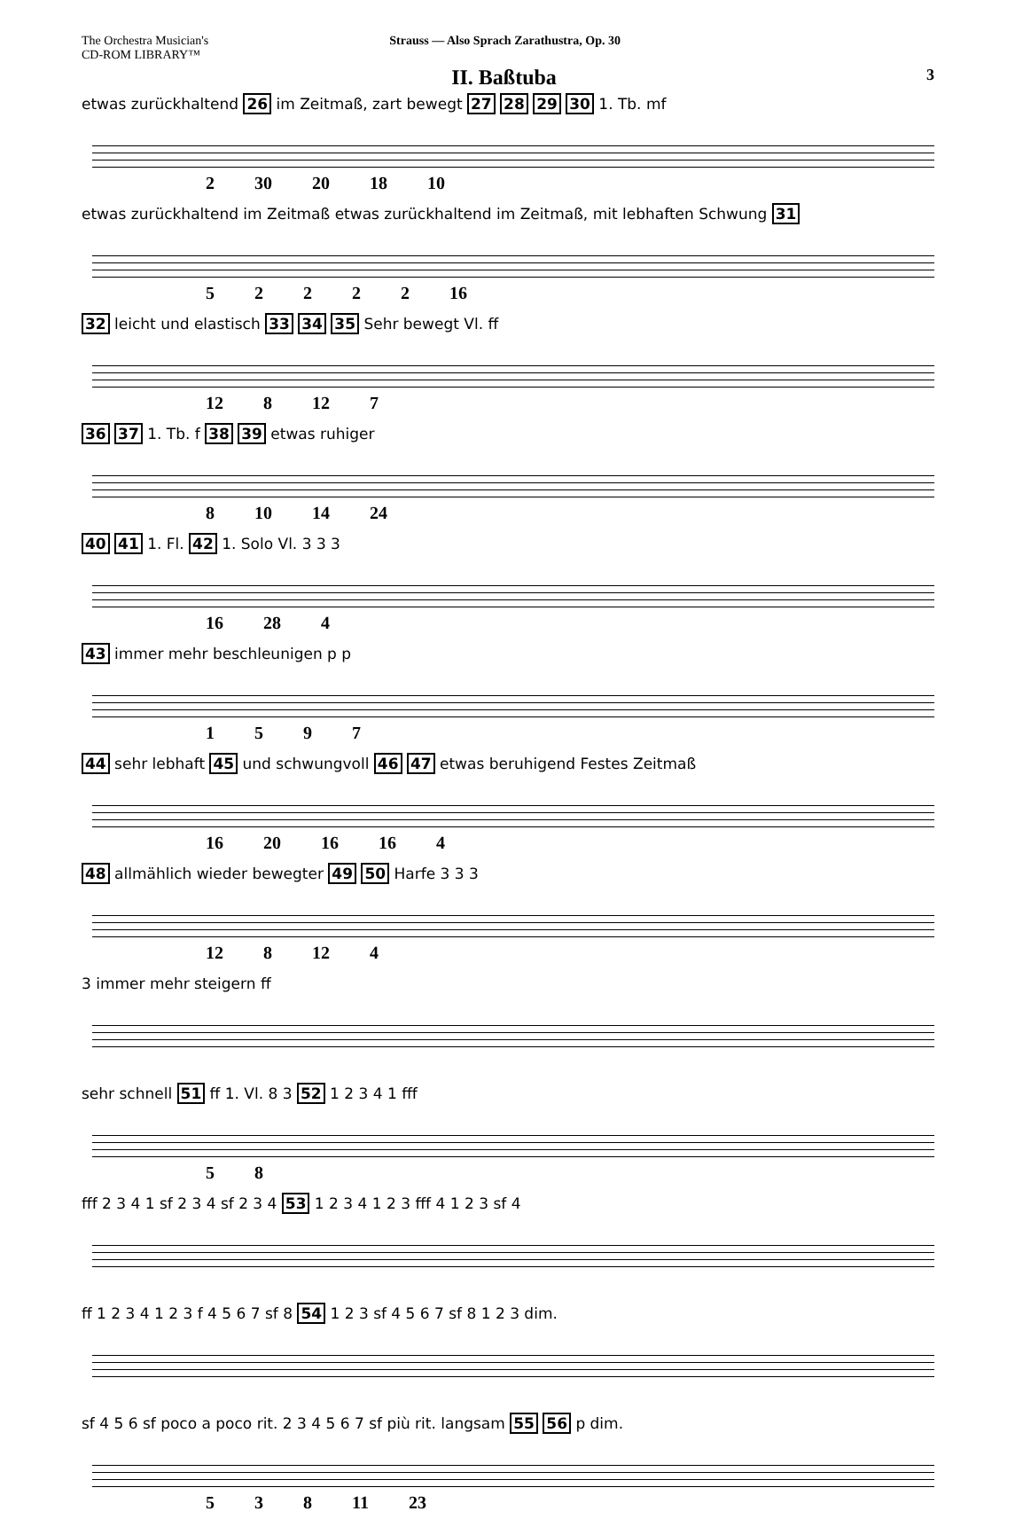The Orchestra Musician's
CD-ROM LIBRARY™
Strauss — Also Sprach Zarathustra, Op. 30
II. Baßtuba 3
etwas zurückhaltend 26 im Zeitmaß, zart bewegt 27 28 29 30 1. Tb. mf
2 30 20 18 10
etwas zurückhaltend im Zeitmaß etwas zurückhaltend im Zeitmaß, mit lebhaften Schwung 31
5 2 2 2 2 16
32 leicht und elastisch 33 34 35 Sehr bewegt Vl. ff
12 8 12 7
36 37 1. Tb. f 38 39 etwas ruhiger
8 10 14 24
40 41 1. Fl. 42 1. Solo Vl. 3 3 3
16 28 4
43 immer mehr beschleunigen p p
1 5 9 7
44 sehr lebhaft 45 und schwungvoll 46 47 etwas beruhigend Festes Zeitmaß
16 20 16 16 4
48 allmählich wieder bewegter 49 50 Harfe 3 3 3
12 8 12 4
3 immer mehr steigern ff
sehr schnell 51 ff 1. Vl. 8 3 52 1 2 3 4 1 fff
5 8
fff 2 3 4 1 sf 2 3 4 sf 2 3 4 53 1 2 3 4 1 2 3 fff 4 1 2 3 sf 4
ff 1 2 3 4 1 2 3 f 4 5 6 7 sf 8 54 1 2 3 sf 4 5 6 7 sf 8 1 2 3 dim.
sf 4 5 6 sf poco a poco rit. 2 3 4 5 6 7 sf più rit. langsam 55 56 p dim.
5 3 8 11 23